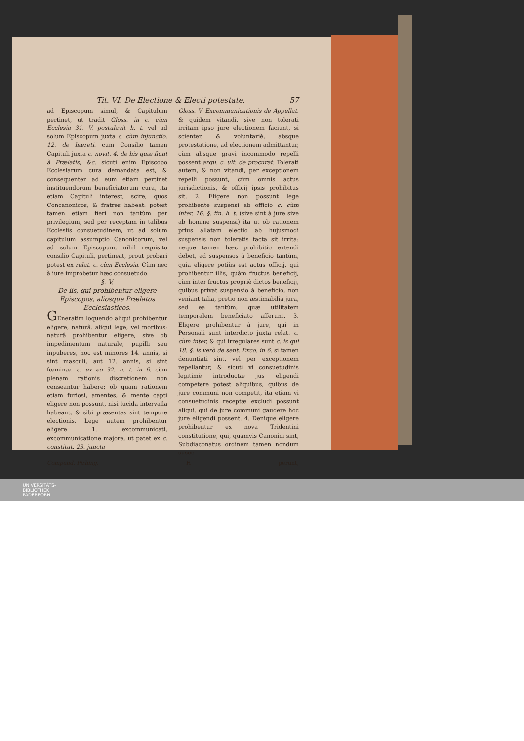Tit. VI. De Electione & Electi potestate. 57
ad Episcopum simul, & Capitulum pertinet, ut tradit Gloss. in c. cùm Ecclesia 31. V. postulavit h. t. vel ad solum Episcopum juxta c. cùm injunctio. 12. de hæreti. cum Consilio tamen Capituli juxta c. novit. 4. de his quæ fiunt à Prælatis, &c. sicuti enim Episcopo Ecclesiarum cura demandata est, & consequenter ad eum etiam pertinet instituendorum beneficiatorum cura, ita etiam Capituli interest, scire, quos Concanonicos, & fratres habeat: potest tamen etiam fieri non tantùm per privilegium, sed per receptam in talibus Ecclesiis consuetudinem, ut ad solum capitulum assumptio Canonicorum, vel ad solum Episcopum, nihil requisito consilio Capituli, pertineat, prout probari potest ex relat. c. cùm Ecclesia. Cùm nec à iure improbetur hæc consuetudo.
§. V.
De iis, qui prohibentur eligere Episcopos, aliosque Prælatos Ecclesiasticos.
GEneratim loquendo aliqui prohibentur eligere, naturâ, aliqui lege, vel moribus: naturâ prohibentur eligere, sive ob impedimentum naturale, pupilli seu inpuberes, hoc est minores 14. annis, si sint masculi, aut 12. annis, si sint fœminæ. c. ex eo 32. h. t. in 6. cùm plenam rationis discretionem non censeantur habere; ob quam rationem etiam furiosi, amentes, & mente capti eligere non possunt, nisi lucida intervalla habeant, & sibi præsentes sint tempore electionis. Lege autem prohibentur eligere 1. excommunicati, excommunicatione majore, ut patet ex c. constitut. 23. juncta
Gloss. V. Excommunicationis de Appellat. & quidem vitandi, sive non tolerati irritam ipso jure electionem faciunt, si scienter, & voluntariè, absque protestatione, ad electionem admittantur, cùm absque gravi incommodo repelli possent argu. c. ult. de procurat. Tolerati autem, & non vitandi, per exceptionem repelli possunt, cùm omnis actus jurisdictionis, & officij ipsis prohibitus sit. 2. Eligere non possunt lege prohibente suspensi ab officio c. cùm inter. 16. §. fin. h. t. (sive sint à jure sive ab homine suspensi) ita ut ob rationem prius allatam electio ab hujusmodi suspensis non toleratis facta sit irrita: neque tamen hæc prohibitio extendi debet, ad suspensos à beneficio tantùm, quia eligere potiùs est actus officij, qui prohibentur illis, quàm fructus beneficij, cùm inter fructus propriè dictos beneficij, quibus privat suspensio à beneficio, non veniant talia, pretio non æstimabilia jura, sed ea tantùm, quæ utilitatem temporalem beneficiato afferunt. 3. Eligere prohibentur à jure, qui in Personali sunt interdicto juxta relat. c. cùm inter, & qui irregulares sunt c. is qui 18. §. is verò de sent. Exco. in 6. si tamen denuntiati sint, vel per exceptionem repellantur, & sicuti vi consuetudinis legitimè introductæ jus eligendi competere potest aliquibus, quibus de jure communi non competit, ita etiam vi consuetudinis receptæ excludi possunt aliqui, qui de jure communi gaudere hoc jure eligendi possent. 4. Denique eligere prohibentur ex nova Tridentini constitutione, qui, quamvis Canonici sint, Subdiaconatus ordinem tamen nondum susce-
Compend. Pirhing. H perunt,
UNIVERSITÄTS-
BIBLIOTHEK
PADERBORN